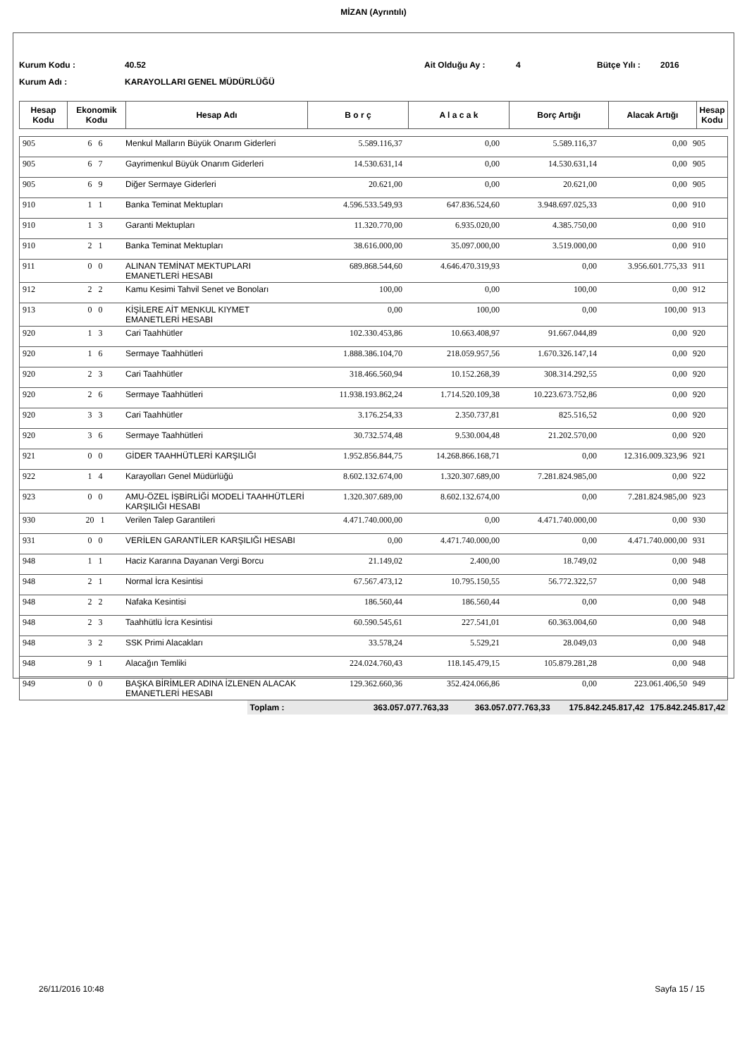MİZAN (Ayrıntılı)
Kurum Kodu : 40.52 Ait Olduğu Ay : 4 Bütçe Yılı : 2016
Kurum Adı : KARAYOLLARI GENEL MÜDÜRLÜĞÜ
| Hesap Kodu | Ekonomik Kodu | Hesap Adı | B o r ç | A l a c a k | Borç Artığı | Alacak Artığı | Hesap Kodu |
| --- | --- | --- | --- | --- | --- | --- | --- |
| 905 | 6 6 | Menkul Malların Büyük Onarım Giderleri | 5.589.116,37 | 0,00 | 5.589.116,37 | 0,00 | 905 |
| 905 | 6 7 | Gayrimenkul Büyük Onarım Giderleri | 14.530.631,14 | 0,00 | 14.530.631,14 | 0,00 | 905 |
| 905 | 6 9 | Diğer Sermaye Giderleri | 20.621,00 | 0,00 | 20.621,00 | 0,00 | 905 |
| 910 | 1 1 | Banka Teminat Mektupları | 4.596.533.549,93 | 647.836.524,60 | 3.948.697.025,33 | 0,00 | 910 |
| 910 | 1 3 | Garanti Mektupları | 11.320.770,00 | 6.935.020,00 | 4.385.750,00 | 0,00 | 910 |
| 910 | 2 1 | Banka Teminat Mektupları | 38.616.000,00 | 35.097.000,00 | 3.519.000,00 | 0,00 | 910 |
| 911 | 0 0 | ALINAN TEMİNAT MEKTUPLARI EMANETLERİ HESABI | 689.868.544,60 | 4.646.470.319,93 | 0,00 | 3.956.601.775,33 | 911 |
| 912 | 2 2 | Kamu Kesimi Tahvil Senet ve Bonoları | 100,00 | 0,00 | 100,00 | 0,00 | 912 |
| 913 | 0 0 | KİŞİLERE AİT MENKUL KIYMET EMANETLERİ HESABI | 0,00 | 100,00 | 0,00 | 100,00 | 913 |
| 920 | 1 3 | Cari Taahhütler | 102.330.453,86 | 10.663.408,97 | 91.667.044,89 | 0,00 | 920 |
| 920 | 1 6 | Sermaye Taahhütleri | 1.888.386.104,70 | 218.059.957,56 | 1.670.326.147,14 | 0,00 | 920 |
| 920 | 2 3 | Cari Taahhütler | 318.466.560,94 | 10.152.268,39 | 308.314.292,55 | 0,00 | 920 |
| 920 | 2 6 | Sermaye Taahhütleri | 11.938.193.862,24 | 1.714.520.109,38 | 10.223.673.752,86 | 0,00 | 920 |
| 920 | 3 3 | Cari Taahhütler | 3.176.254,33 | 2.350.737,81 | 825.516,52 | 0,00 | 920 |
| 920 | 3 6 | Sermaye Taahhütleri | 30.732.574,48 | 9.530.004,48 | 21.202.570,00 | 0,00 | 920 |
| 921 | 0 0 | GİDER TAAHHÜTLERİ KARŞILIĞI | 1.952.856.844,75 | 14.268.866.168,71 | 0,00 | 12.316.009.323,96 | 921 |
| 922 | 1 4 | Karayolları Genel Müdürlüğü | 8.602.132.674,00 | 1.320.307.689,00 | 7.281.824.985,00 | 0,00 | 922 |
| 923 | 0 0 | AMU-ÖZEL İŞBİRLİĞİ MODELİ TAAHHÜTLERİ KARŞILIĞI HESABI | 1.320.307.689,00 | 8.602.132.674,00 | 0,00 | 7.281.824.985,00 | 923 |
| 930 | 20 1 | Verilen Talep Garantileri | 4.471.740.000,00 | 0,00 | 4.471.740.000,00 | 0,00 | 930 |
| 931 | 0 0 | VERİLEN GARANTİLER KARŞILIĞI HESABI | 0,00 | 4.471.740.000,00 | 0,00 | 4.471.740.000,00 | 931 |
| 948 | 1 1 | Haciz Kararına Dayanan Vergi Borcu | 21.149,02 | 2.400,00 | 18.749,02 | 0,00 | 948 |
| 948 | 2 1 | Normal İcra Kesintisi | 67.567.473,12 | 10.795.150,55 | 56.772.322,57 | 0,00 | 948 |
| 948 | 2 2 | Nafaka Kesintisi | 186.560,44 | 186.560,44 | 0,00 | 0,00 | 948 |
| 948 | 2 3 | Taahhütlü İcra Kesintisi | 60.590.545,61 | 227.541,01 | 60.363.004,60 | 0,00 | 948 |
| 948 | 3 2 | SSK Primi Alacakları | 33.578,24 | 5.529,21 | 28.049,03 | 0,00 | 948 |
| 948 | 9 1 | Alacağın Temliki | 224.024.760,43 | 118.145.479,15 | 105.879.281,28 | 0,00 | 948 |
| 949 | 0 0 | BAŞKA BİRİMLER ADINA İZLENEN ALACAK EMANETLERİ HESABI | 129.362.660,36 | 352.424.066,86 | 0,00 | 223.061.406,50 | 949 |
| | Toplam : | 363.057.077.763,33 | 363.057.077.763,33 | 175.842.245.817,42 | 175.842.245.817,42 |
26/11/2016 10:48 Sayfa 15 / 15